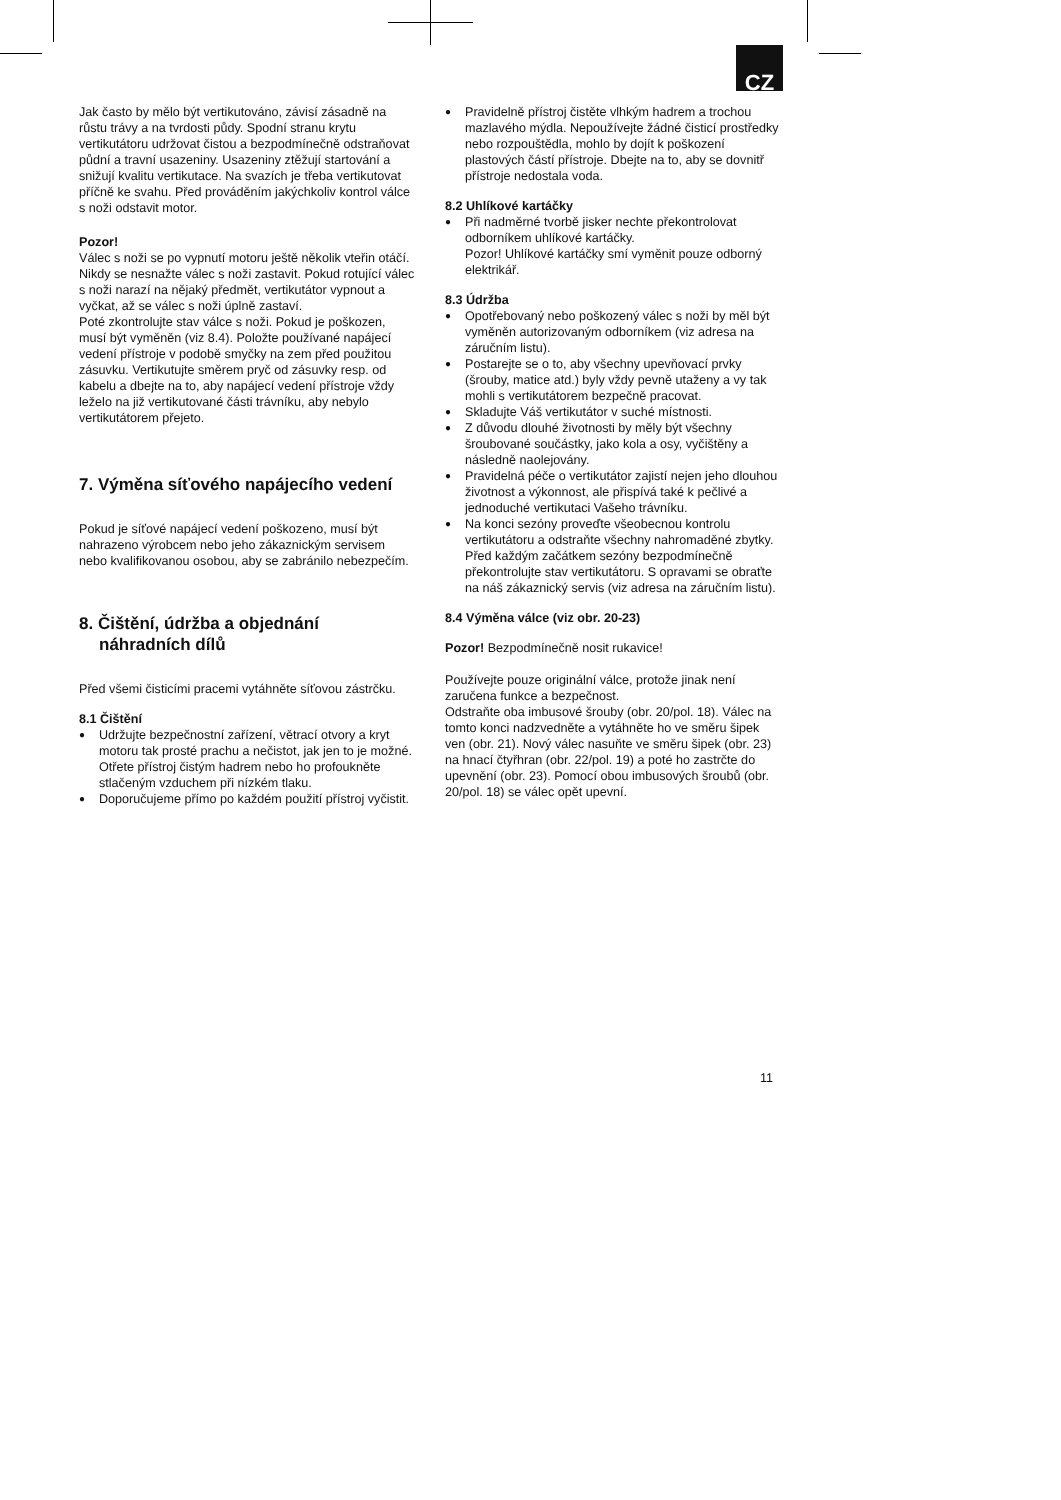CZ
Jak často by mělo být vertikutováno, závisí zásadně na růstu trávy a na tvrdosti půdy. Spodní stranu krytu vertikutátoru udržovat čistou a bezpodmínečně odstraňovat půdní a travní usazeniny. Usazeniny ztěžují startování a snižují kvalitu vertikutace. Na svazích je třeba vertikutovat příčně ke svahu. Před prováděním jakýchkoliv kontrol válce s noži odstavit motor.
Pozor!
Válec s noži se po vypnutí motoru ještě několik vteřin otáčí. Nikdy se nesnažte válec s noži zastavit. Pokud rotující válec s noži narazí na nějaký předmět, vertikutátor vypnout a vyčkat, až se válec s noži úplně zastaví.
Poté zkontrolujte stav válce s noži. Pokud je poškozen, musí být vyměněn (viz 8.4). Položte používané napájecí vedení přístroje v podobě smyčky na zem před použitou zásuvku. Vertikutujte směrem pryč od zásuvky resp. od kabelu a dbejte na to, aby napájecí vedení přístroje vždy leželo na již vertikutované části trávníku, aby nebylo vertikutátorem přejeto.
7. Výměna síťového napájecího vedení
Pokud je síťové napájecí vedení poškozeno, musí být nahrazeno výrobcem nebo jeho zákaznickým servisem nebo kvalifikovanou osobou, aby se zabránilo nebezpečím.
8. Čištění, údržba a objednání náhradních dílů
Před všemi čisticími pracemi vytáhněte síťovou zástrčku.
8.1 Čištění
● Udržujte bezpečnostní zařízení, větrací otvory a kryt motoru tak prosté prachu a nečistot, jak jen to je možné. Otřete přístroj čistým hadrem nebo ho profoukněte stlačeným vzduchem při nízkém tlaku.
● Doporučujeme přímo po každém použití přístroj vyčistit.
● Pravidelně přístroj čistěte vlhkým hadrem a trochou mazlavého mýdla. Nepoužívejte žádné čisticí prostředky nebo rozpouštědla, mohlo by dojít k poškození plastových částí přístroje. Dbejte na to, aby se dovnitř přístroje nedostala voda.
8.2 Uhlíkové kartáčky
● Při nadměrné tvorbě jisker nechte překontrolovat odborníkem uhlíkové kartáčky.
Pozor! Uhlíkové kartáčky smí vyměnit pouze odborný elektrikář.
8.3 Údržba
● Opotřebovaný nebo poškozený válec s noži by měl být vyměněn autorizovaným odborníkem (viz adresa na záručním listu).
● Postarejte se o to, aby všechny upevňovací prvky (šrouby, matice atd.) byly vždy pevně utaženy a vy tak mohli s vertikutátorem bezpečně pracovat.
● Skladujte Váš vertikutátor v suché místnosti.
● Z důvodu dlouhé životnosti by měly být všechny šroubované součástky, jako kola a osy, vyčištěny a následně naolejovány.
● Pravidelná péče o vertikutátor zajistí nejen jeho dlouhou životnost a výkonnost, ale přispívá také k pečlivé a jednoduché vertikutaci Vašeho trávníku.
● Na konci sezóny proveďte všeobecnou kontrolu vertikutátoru a odstraňte všechny nahromaděné zbytky. Před každým začátkem sezóny bezpodmínečně překontrolujte stav vertikutátoru. S opravami se obraťte na náš zákaznický servis (viz adresa na záručním listu).
8.4 Výměna válce (viz obr. 20-23)
Pozor! Bezpodmínečně nosit rukavice!
Používejte pouze originální válce, protože jinak není zaručena funkce a bezpečnost.
Odstraňte oba imbusové šrouby (obr. 20/pol. 18). Válec na tomto konci nadzvedněte a vytáhněte ho ve směru šipek ven (obr. 21). Nový válec nasuňte ve směru šipek (obr. 23) na hnací čtyřhran (obr. 22/pol. 19) a poté ho zastrčte do upevnění (obr. 23). Pomocí obou imbusových šroubů (obr. 20/pol. 18) se válec opět upevní.
11